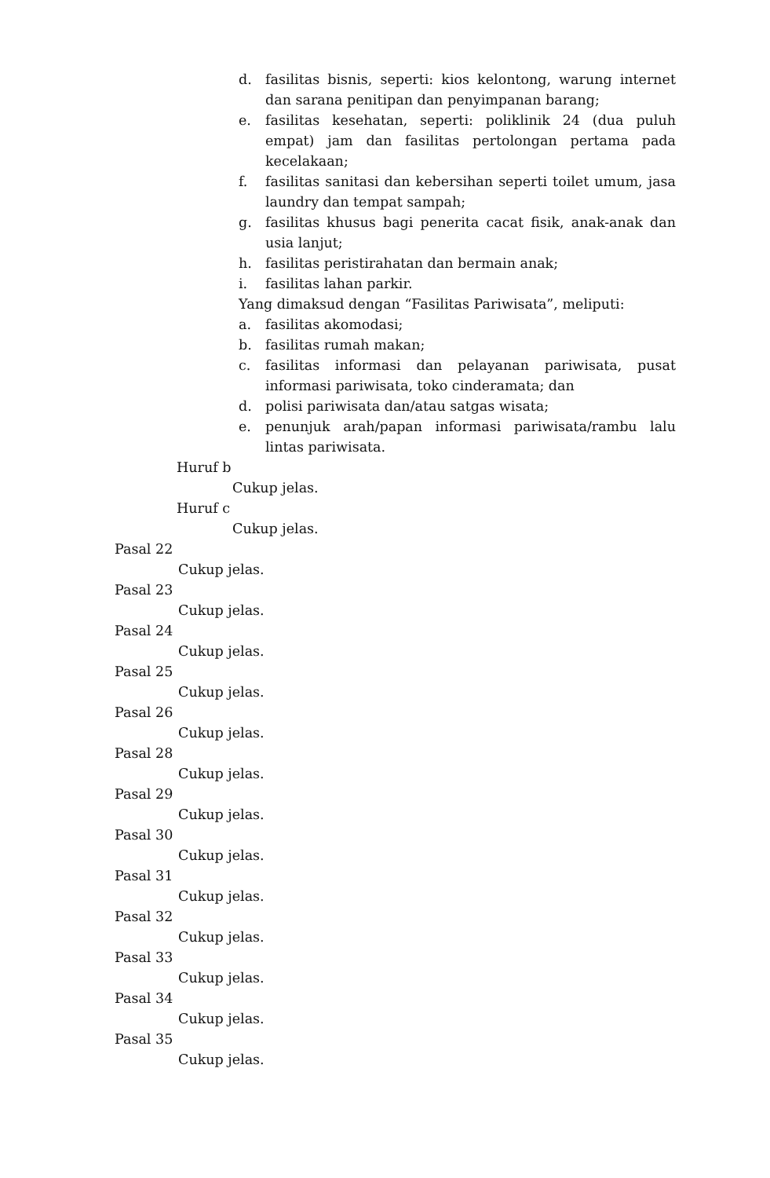d. fasilitas bisnis, seperti: kios kelontong, warung internet dan sarana penitipan dan penyimpanan barang;
e. fasilitas kesehatan, seperti: poliklinik 24 (dua puluh empat) jam dan fasilitas pertolongan pertama pada kecelakaan;
f. fasilitas sanitasi dan kebersihan seperti toilet umum, jasa laundry dan tempat sampah;
g. fasilitas khusus bagi penerita cacat fisik, anak-anak dan usia lanjut;
h. fasilitas peristirahatan dan bermain anak;
i. fasilitas lahan parkir.
Yang dimaksud dengan “Fasilitas Pariwisata”, meliputi:
a. fasilitas akomodasi;
b. fasilitas rumah makan;
c. fasilitas informasi dan pelayanan pariwisata, pusat informasi pariwisata, toko cinderamata; dan
d. polisi pariwisata dan/atau satgas wisata;
e. penunjuk arah/papan informasi pariwisata/rambu lalu lintas pariwisata.
Huruf b
Cukup jelas.
Huruf c
Cukup jelas.
Pasal 22
Cukup jelas.
Pasal 23
Cukup jelas.
Pasal 24
Cukup jelas.
Pasal 25
Cukup jelas.
Pasal 26
Cukup jelas.
Pasal 28
Cukup jelas.
Pasal 29
Cukup jelas.
Pasal 30
Cukup jelas.
Pasal 31
Cukup jelas.
Pasal 32
Cukup jelas.
Pasal 33
Cukup jelas.
Pasal 34
Cukup jelas.
Pasal 35
Cukup jelas.